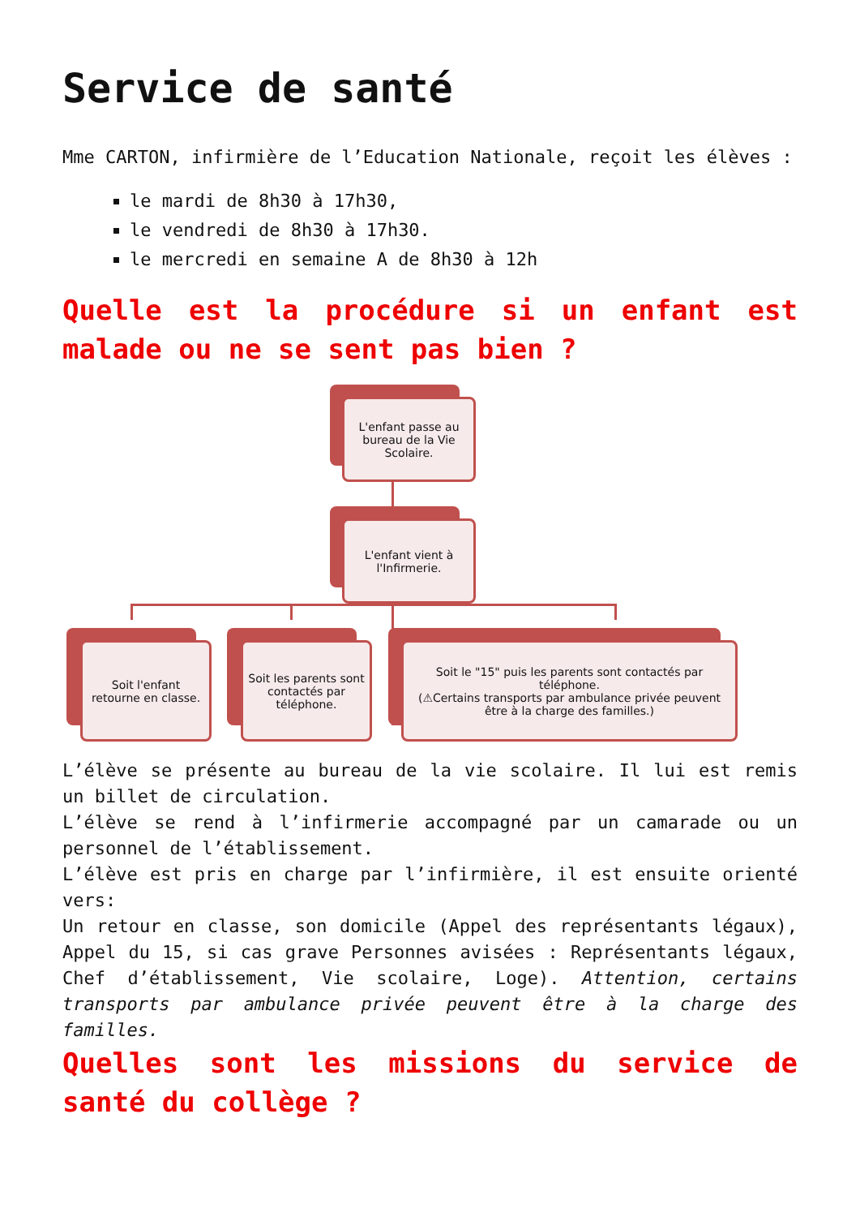Service de santé
Mme CARTON, infirmière de l’Education Nationale, reçoit les élèves :
le mardi de 8h30 à 17h30,
le vendredi de 8h30 à 17h30.
le mercredi en semaine A de 8h30 à 12h
Quelle est la procédure si un enfant est malade ou ne se sent pas bien ?
L'enfant passe au bureau de la Vie Scolaire.
L'enfant vient à l'Infirmerie.
Soit l'enfant retourne en classe.
Soit les parents sont contactés par téléphone.
Soit le "15" puis les parents sont contactés par téléphone.
(⚠Certains transports par ambulance privée peuvent être à la charge des familles.)
L’élève se présente au bureau de la vie scolaire. Il lui est remis un billet de circulation.
L’élève se rend à l’infirmerie accompagné par un camarade ou un personnel de l’établissement.
L’élève est pris en charge par l’infirmière, il est ensuite orienté vers:
Un retour en classe, son domicile (Appel des représentants légaux), Appel du 15, si cas grave Personnes avisées : Représentants légaux, Chef d’établissement, Vie scolaire, Loge). Attention, certains transports par ambulance privée peuvent être à la charge des familles.
Quelles sont les missions du service de santé du collège ?